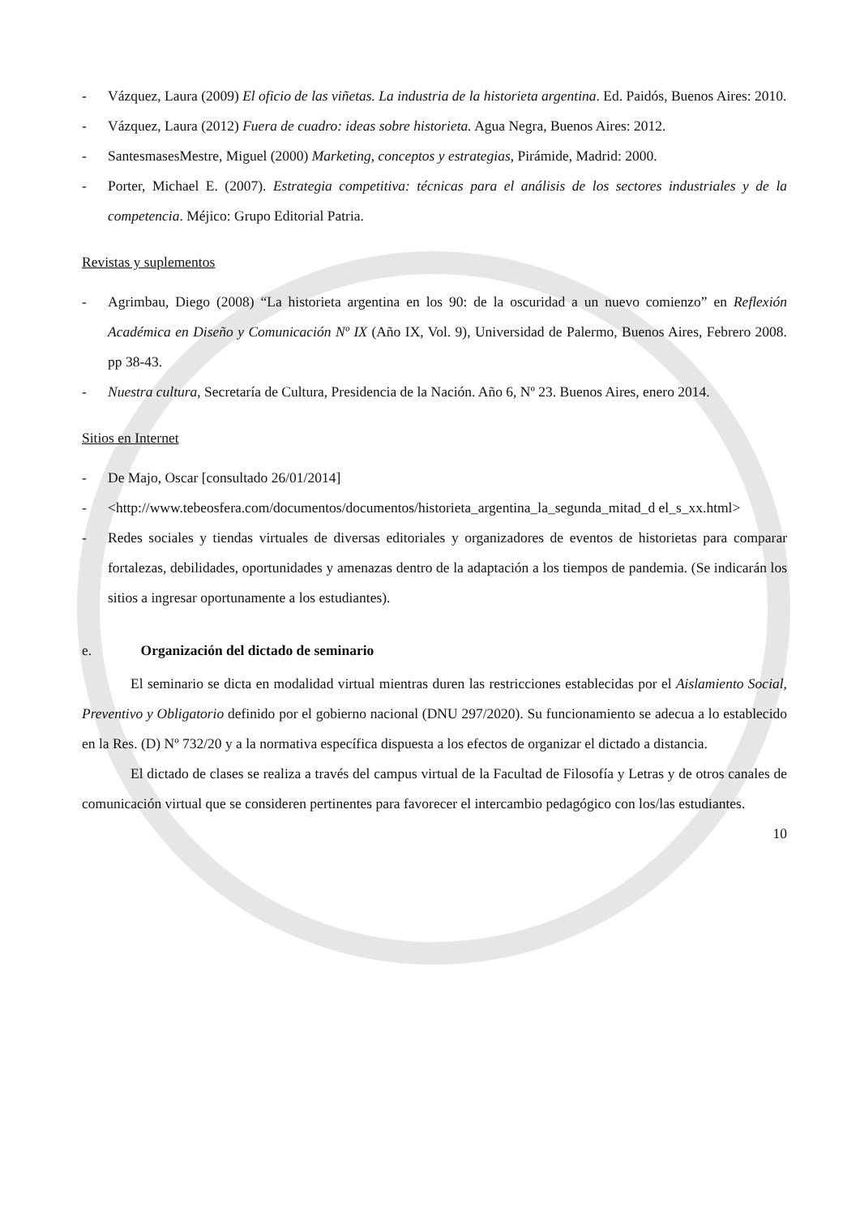- Vázquez, Laura (2009) El oficio de las viñetas. La industria de la historieta argentina. Ed. Paidós, Buenos Aires: 2010.
- Vázquez, Laura (2012) Fuera de cuadro: ideas sobre historieta. Agua Negra, Buenos Aires: 2012.
- SantesmasesMestre, Miguel (2000) Marketing, conceptos y estrategias, Pirámide, Madrid: 2000.
- Porter, Michael E. (2007). Estrategia competitiva: técnicas para el análisis de los sectores industriales y de la competencia. Méjico: Grupo Editorial Patria.
Revistas y suplementos
- Agrimbau, Diego (2008) “La historieta argentina en los 90: de la oscuridad a un nuevo comienzo” en Reflexión Académica en Diseño y Comunicación Nº IX (Año IX, Vol. 9), Universidad de Palermo, Buenos Aires, Febrero 2008. pp 38-43.
- Nuestra cultura, Secretaría de Cultura, Presidencia de la Nación. Año 6, Nº 23. Buenos Aires, enero 2014.
Sitios en Internet
- De Majo, Oscar [consultado 26/01/2014]
- <http://www.tebeosfera.com/documentos/documentos/historieta_argentina_la_segunda_mitad_d el_s_xx.html>
- Redes sociales y tiendas virtuales de diversas editoriales y organizadores de eventos de historietas para comparar fortalezas, debilidades, oportunidades y amenazas dentro de la adaptación a los tiempos de pandemia. (Se indicarán los sitios a ingresar oportunamente a los estudiantes).
e. Organización del dictado de seminario
El seminario se dicta en modalidad virtual mientras duren las restricciones establecidas por el Aislamiento Social, Preventivo y Obligatorio definido por el gobierno nacional (DNU 297/2020). Su funcionamiento se adecua a lo establecido en la Res. (D) Nº 732/20 y a la normativa específica dispuesta a los efectos de organizar el dictado a distancia.
El dictado de clases se realiza a través del campus virtual de la Facultad de Filosofía y Letras y de otros canales de comunicación virtual que se consideren pertinentes para favorecer el intercambio pedagógico con los/las estudiantes.
10